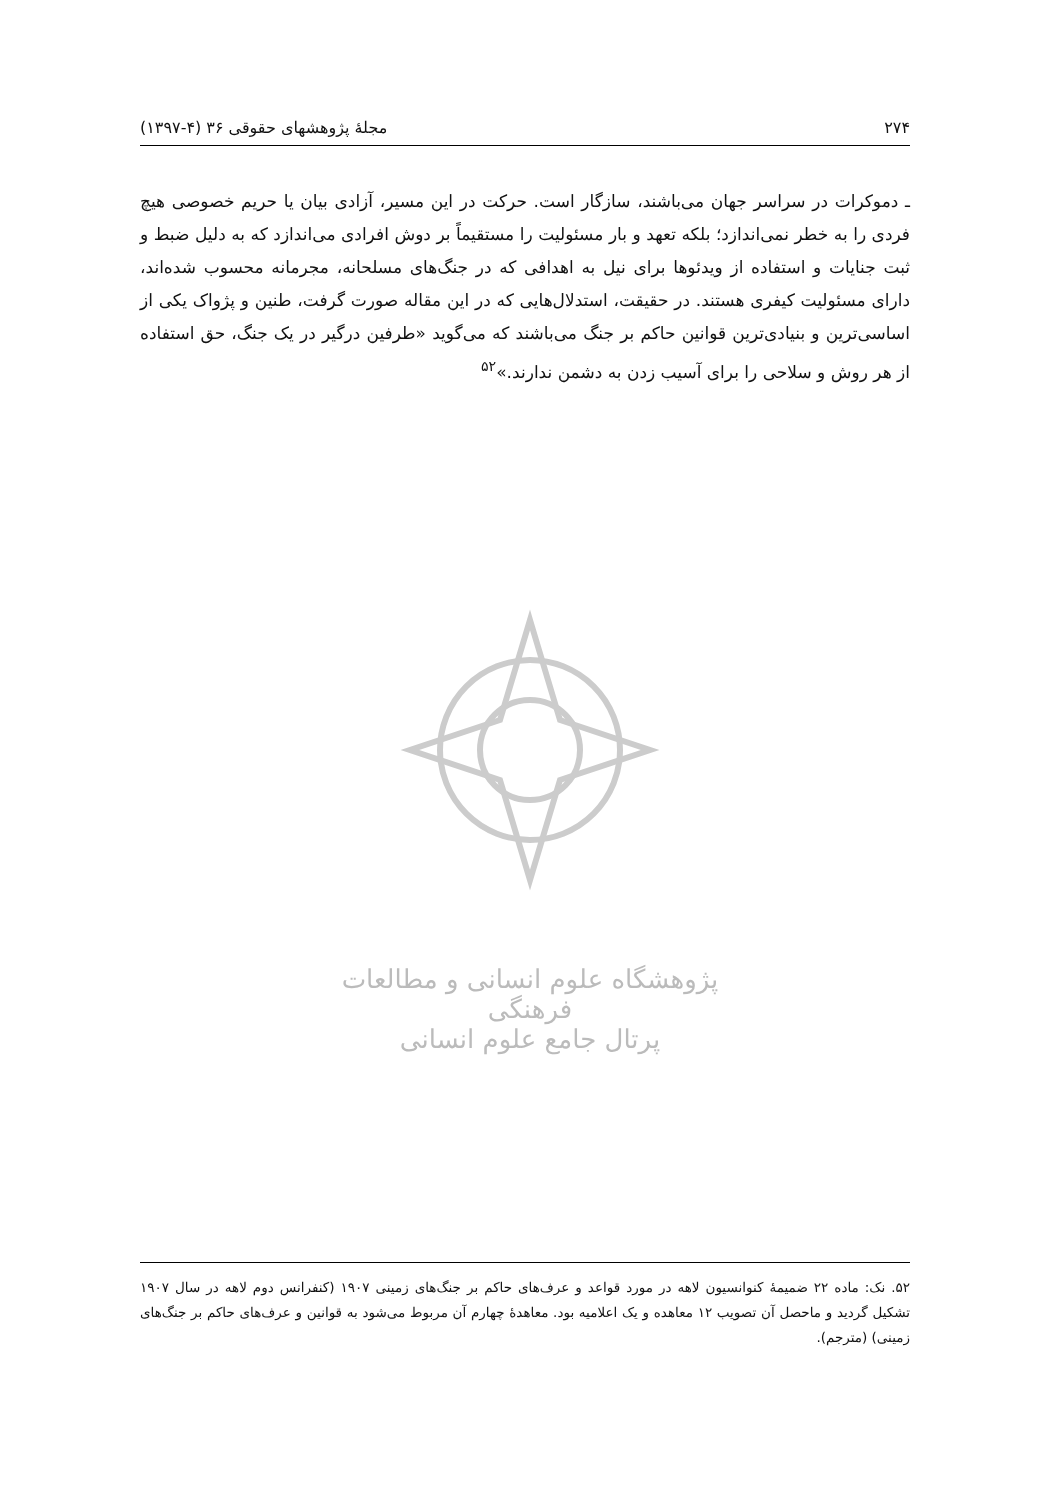۲۷۴ مجلهٔ پژوهشهای حقوقی ۳۶ (۴-۱۳۹۷)
ـ دموکرات در سراسر جهان می‌باشند، سازگار است. حرکت در این مسیر، آزادی بیان یا حریم خصوصی هیچ فردی را به خطر نمی‌اندازد؛ بلکه تعهد و بار مسئولیت را مستقیماً بر دوش افرادی می‌اندازد که به دلیل ضبط و ثبت جنایات و استفاده از ویدئوها برای نیل به اهدافی که در جنگ‌های مسلحانه، مجرمانه محسوب شده‌اند، دارای مسئولیت کیفری هستند. در حقیقت، استدلال‌هایی که در این مقاله صورت گرفت، طنین و پژواک یکی از اساسی‌ترین و بنیادی‌ترین قوانین حاکم بر جنگ می‌باشند که می‌گوید «طرفین درگیر در یک جنگ، حق استفاده از هر روش و سلاحی را برای آسیب زدن به دشمن ندارند.»<sup>۵۲</sup>
پژوهشگاه علوم انسانی و مطالعات فرهنگی
پرتال جامع علوم انسانی
۵۲. نک: ماده ۲۲ ضمیمهٔ کنوانسیون لاهه در مورد قواعد و عرف‌های حاکم بر جنگ‌های زمینی ۱۹۰۷ (کنفرانس دوم لاهه در سال ۱۹۰۷ تشکیل گردید و ماحصل آن تصویب ۱۲ معاهده و یک اعلامیه بود. معاهدهٔ چهارم آن مربوط می‌شود به قوانین و عرف‌های حاکم بر جنگ‌های زمینی) (مترجم).